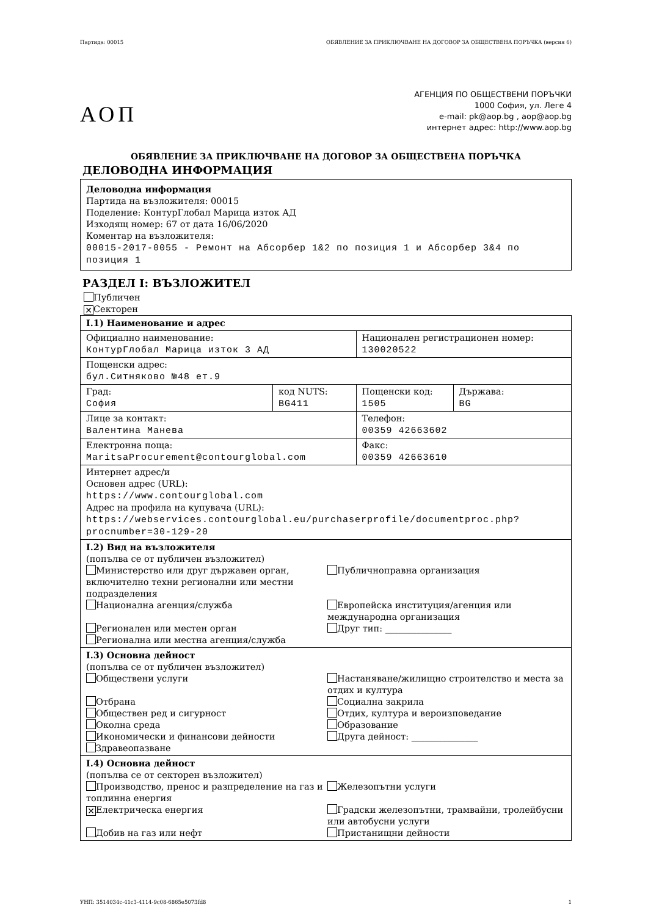Партида: 00015 ОБЯВЛЕНИЕ ЗА ПРИКЛЮЧВАНЕ НА ДОГОВОР ЗА ОБЩЕСТВЕНА ПОРЪЧКА (версия 6)
АОП
АГЕНЦИЯ ПО ОБЩЕСТВЕНИ ПОРЪЧКИ
1000 София, ул. Леге 4
e-mail: pk@aop.bg , aop@aop.bg
интернет адрес: http://www.aop.bg
ОБЯВЛЕНИЕ ЗА ПРИКЛЮЧВАНЕ НА ДОГОВОР ЗА ОБЩЕСТВЕНА ПОРЪЧКА
ДЕЛОВОДНА ИНФОРМАЦИЯ
Деловодна информация
Партида на възложителя: 00015
Поделение: КонтурГлобал Марица изток АД
Изходящ номер: 67 от дата 16/06/2020
Коментар на възложителя:
00015-2017-0055 - Ремонт на Абсорбер 1&2 по позиция 1 и Абсорбер 3&4 по позиция 1
РАЗДЕЛ I: ВЪЗЛОЖИТЕЛ
Публичен
✕ Секторен
| I.1) Наименование и адрес | | | |
| Официално наименование: КонтурГлобал Марица изток 3 АД | | Национален регистрационен номер: 130020522 | |
| Пощенски адрес: бул.Ситняково №48 ет.9 | | | |
| Град: София | код NUTS: BG411 | Пощенски код: 1505 | Държава: BG |
| Лице за контакт: Валентина Манева | | Телефон: 00359 42663602 | |
| Електронна поща: MaritsaProcurement@contourglobal.com | | Факс: 00359 42663610 | |
| Интернет адрес/и Основен адрес (URL): https://www.contourglobal.com Адрес на профила на купувача (URL): https://webservices.contourglobal.eu/purchaserprofile/documentproc.php?procnumber=30-129-20 | | | |
| I.2) Вид на възложителя (попълва се от публичен възложител) Министерство или друг държавен орган, включително техни регионални или местни подразделения Публичноправна организация Национална агенция/служба Европейска институция/агенция или международна организация Регионален или местен орган Друг тип: _______________ Регионална или местна агенция/служба | | | |
| I.3) Основна дейност (попълва се от публичен възложител) Обществени услуги Настаняване/жилищно строителство и места за отдих и култура Отбрана Социална закрила Обществен ред и сигурност Отдих, култура и вероизповедание Околна среда Образование Икономически и финансови дейности Друга дейност: _______________ Здравеопазване | | | |
| I.4) Основна дейност (попълва се от секторен възложител) Производство, пренос и разпределение на газ и топлинна енергия Железопътни услуги ✕ Електрическа енергия Градски железопътни, трамвайни, тролейбусни или автобусни услуги Добив на газ или нефт Пристанищни дейности | | | |
УНП: 3514034c-41c3-4114-9c08-6865e5073fd8 1